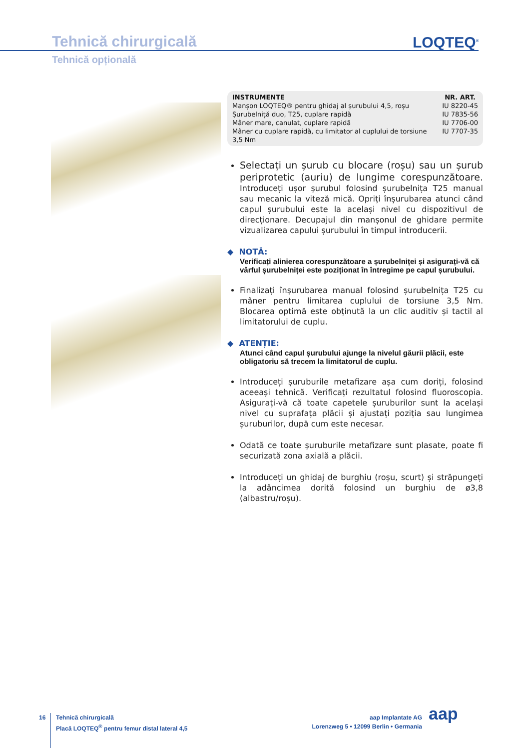Tehnică chirurgicală LOQTEQ<sup>®</sup>
Tehnică opțională
| INSTRUMENTE | NR. ART. |
| --- | --- |
| Manșon LOQTEQ® pentru ghidaj al șurubului 4,5, roșu | IU 8220-45 |
| Șurubelniță duo, T25, cuplare rapidă | IU 7835-56 |
| Mâner mare, canulat, cuplare rapidă | IU 7706-00 |
| Mâner cu cuplare rapidă, cu limitator al cuplului de torsiune 3,5 Nm | IU 7707-35 |
Selectați un șurub cu blocare (roșu) sau un șurub periprotetic (auriu) de lungime corespunzătoare. Introduceți ușor șurubul folosind șurubelnița T25 manual sau mecanic la viteză mică. Opriți înșurubarea atunci când capul șurubului este la același nivel cu dispozitivul de direcționare. Decupajul din manșonul de ghidare permite vizualizarea capului șurubului în timpul introducerii.
◆ NOTĂ:
Verificați alinierea corespunzătoare a șurubelniței și asigurați-vă că vârful șurubelniței este poziționat în întregime pe capul șurubului.
Finalizați înșurubarea manual folosind șurubelnița T25 cu mâner pentru limitarea cuplului de torsiune 3,5 Nm. Blocarea optimă este obținută la un clic auditiv și tactil al limitatorului de cuplu.
◆ ATENȚIE:
Atunci când capul șurubului ajunge la nivelul găurii plăcii, este obligatoriu să trecem la limitatorul de cuplu.
Introduceți șuruburile metafizare așa cum doriți, folosind aceeași tehnică. Verificați rezultatul folosind fluoroscopia. Asigurați-vă că toate capetele șuruburilor sunt la același nivel cu suprafața plăcii și ajustați poziția sau lungimea șuruburilor, după cum este necesar.
Odată ce toate șuruburile metafizare sunt plasate, poate fi securizată zona axială a plăcii.
Introduceți un ghidaj de burghiu (roșu, scurt) și străpungeți la adâncimea dorită folosind un burghiu de ø3,8 (albastru/roșu).
16
Tehnică chirurgicală
Placă LOQTEQ<sup>®</sup> pentru femur distal lateral 4,5
aap Implantate AG
Lorenzweg 5 • 12099 Berlin • Germania
aap